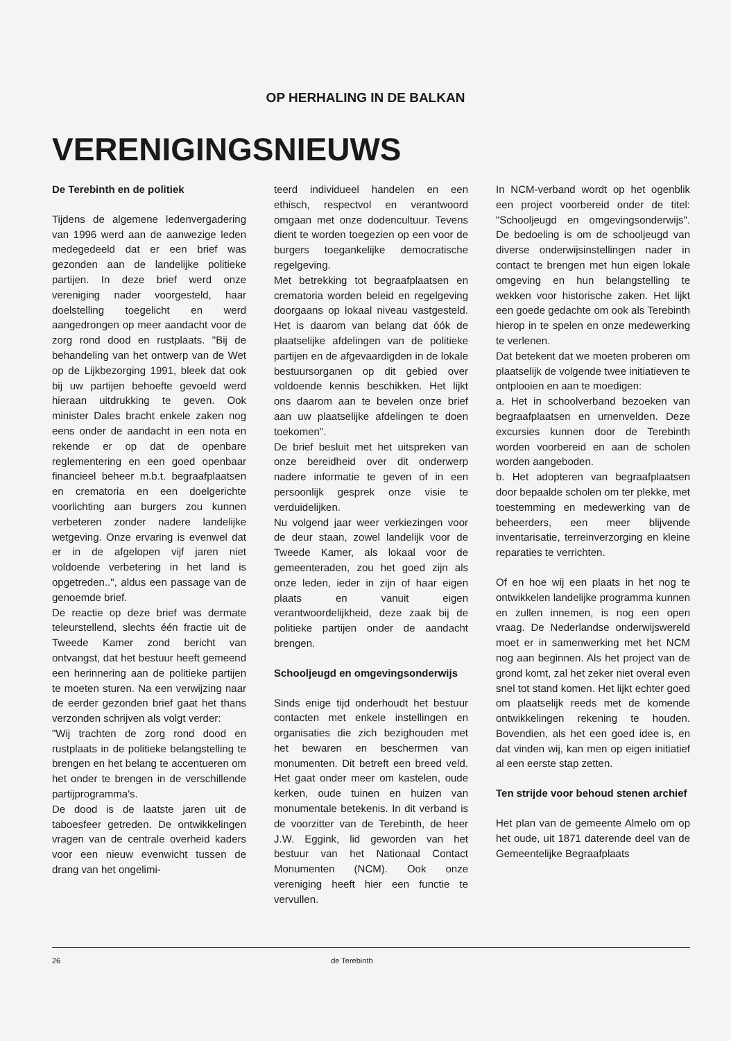OP HERHALING IN DE BALKAN
VERENIGINGSNIEUWS
De Terebinth en de politiek
Tijdens de algemene ledenvergadering van 1996 werd aan de aanwezige leden medegedeeld dat er een brief was gezonden aan de landelijke politieke partijen. In deze brief werd onze vereniging nader voorgesteld, haar doelstelling toegelicht en werd aangedrongen op meer aandacht voor de zorg rond dood en rustplaats. "Bij de behandeling van het ontwerp van de Wet op de Lijkbezorging 1991, bleek dat ook bij uw partijen behoefte gevoeld werd hieraan uitdrukking te geven. Ook minister Dales bracht enkele zaken nog eens onder de aandacht in een nota en rekende er op dat de openbare reglementering en een goed openbaar financieel beheer m.b.t. begraafplaatsen en crematoria en een doelgerichte voorlichting aan burgers zou kunnen verbeteren zonder nadere landelijke wetgeving. Onze ervaring is evenwel dat er in de afgelopen vijf jaren niet voldoende verbetering in het land is opgetreden..", aldus een passage van de genoemde brief.
De reactie op deze brief was dermate teleurstellend, slechts één fractie uit de Tweede Kamer zond bericht van ontvangst, dat het bestuur heeft gemeend een herinnering aan de politieke partijen te moeten sturen. Na een verwijzing naar de eerder gezonden brief gaat het thans verzonden schrijven als volgt verder:
"Wij trachten de zorg rond dood en rustplaats in de politieke belangstelling te brengen en het belang te accentueren om het onder te brengen in de verschillende partijprogramma's.
De dood is de laatste jaren uit de taboesfeer getreden. De ontwikkelingen vragen van de centrale overheid kaders voor een nieuw evenwicht tussen de drang van het ongelimi-
teerd individueel handelen en een ethisch, respectvol en verantwoord omgaan met onze dodencultuur. Tevens dient te worden toegezien op een voor de burgers toegankelijke democratische regelgeving.
Met betrekking tot begraafplaatsen en crematoria worden beleid en regelgeving doorgaans op lokaal niveau vastgesteld. Het is daarom van belang dat óók de plaatselijke afdelingen van de politieke partijen en de afgevaardigden in de lokale bestuursorganen op dit gebied over voldoende kennis beschikken. Het lijkt ons daarom aan te bevelen onze brief aan uw plaatselijke afdelingen te doen toekomen".
De brief besluit met het uitspreken van onze bereidheid over dit onderwerp nadere informatie te geven of in een persoonlijk gesprek onze visie te verduidelijken.
Nu volgend jaar weer verkiezingen voor de deur staan, zowel landelijk voor de Tweede Kamer, als lokaal voor de gemeenteraden, zou het goed zijn als onze leden, ieder in zijn of haar eigen plaats en vanuit eigen verantwoordelijkheid, deze zaak bij de politieke partijen onder de aandacht brengen.
Schooljeugd en omgevingsonderwijs
Sinds enige tijd onderhoudt het bestuur contacten met enkele instellingen en organisaties die zich bezighouden met het bewaren en beschermen van monumenten. Dit betreft een breed veld. Het gaat onder meer om kastelen, oude kerken, oude tuinen en huizen van monumentale betekenis. In dit verband is de voorzitter van de Terebinth, de heer J.W. Eggink, lid geworden van het bestuur van het Nationaal Contact Monumenten (NCM). Ook onze vereniging heeft hier een functie te vervullen.
In NCM-verband wordt op het ogenblik een project voorbereid onder de titel: "Schooljeugd en omgevingsonderwijs". De bedoeling is om de schooljeugd van diverse onderwijsinstellingen nader in contact te brengen met hun eigen lokale omgeving en hun belangstelling te wekken voor historische zaken. Het lijkt een goede gedachte om ook als Terebinth hierop in te spelen en onze medewerking te verlenen.
Dat betekent dat we moeten proberen om plaatselijk de volgende twee initiatieven te ontplooien en aan te moedigen:
a. Het in schoolverband bezoeken van begraafplaatsen en urnenvelden. Deze excursies kunnen door de Terebinth worden voorbereid en aan de scholen worden aangeboden.
b. Het adopteren van begraafplaatsen door bepaalde scholen om ter plekke, met toestemming en medewerking van de beheerders, een meer blijvende inventarisatie, terreinverzorging en kleine reparaties te verrichten.
Of en hoe wij een plaats in het nog te ontwikkelen landelijke programma kunnen en zullen innemen, is nog een open vraag. De Nederlandse onderwijswereld moet er in samenwerking met het NCM nog aan beginnen. Als het project van de grond komt, zal het zeker niet overal even snel tot stand komen. Het lijkt echter goed om plaatselijk reeds met de komende ontwikkelingen rekening te houden. Bovendien, als het een goed idee is, en dat vinden wij, kan men op eigen initiatief al een eerste stap zetten.
Ten strijde voor behoud stenen archief
Het plan van de gemeente Almelo om op het oude, uit 1871 daterende deel van de Gemeentelijke Begraafplaats
26 de Terebinth